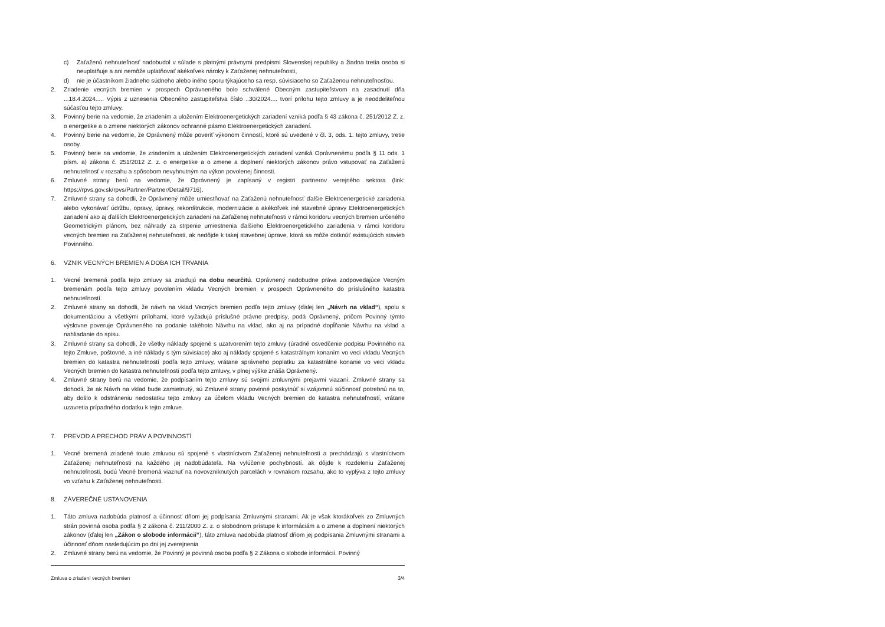c) Zaťaženú nehnuteľnosť nadobudol v súlade s platnými právnymi predpismi Slovenskej republiky a žiadna tretia osoba si neuplatňuje a ani nemôže uplatňovať akékoľvek nároky k Zaťaženej nehnuteľnosti,
d) nie je účastníkom žiadneho súdneho alebo iného sporu týkajúceho sa resp. súvisiaceho so Zaťaženou nehnuteľnosťou.
2. Zriadenie vecných bremien v prospech Oprávneného bolo schválené Obecným zastupiteľstvom na zasadnutí dňa ...18.4.2024..... Výpis z uznesenia Obecného zastupiteľstva číslo ..30/2024.... tvorí prílohu tejto zmluvy a je neoddeliteľnou súčasťou tejto zmluvy.
3. Povinný berie na vedomie, že zriadením a uložením Elektroenergetických zariadení vzniká podľa § 43 zákona č. 251/2012 Z. z. o energetike a o zmene niektorých zákonov ochranné pásmo Elektroenergetických zariadení.
4. Povinný berie na vedomie, že Oprávnený môže poveriť výkonom činností, ktoré sú uvedené v čl. 3, ods. 1. tejto zmluvy, tretie osoby.
5. Povinný berie na vedomie, že zriadením a uložením Elektroenergetických zariadení vzniká Oprávnenému podľa § 11 ods. 1 písm. a) zákona č. 251/2012 Z. z. o energetike a o zmene a doplnení niektorých zákonov právo vstupovať na Zaťaženú nehnuteľnosť v rozsahu a spôsobom nevyhnutným na výkon povolenej činnosti.
6. Zmluvné strany berú na vedomie, že Oprávnený je zapísaný v registri partnerov verejného sektora (link: https://rpvs.gov.sk/rpvs/Partner/Partner/Detail/9716).
7. Zmluvné strany sa dohodli, že Oprávnený môže umiestňovať na Zaťaženú nehnuteľnosť ďalšie Elektroenergetické zariadenia alebo vykonávať údržbu, opravy, úpravy, rekonštrukcie, modernizácie a akékoľvek iné stavebné úpravy Elektroenergetických zariadení ako aj ďalších Elektroenergetických zariadení na Zaťaženej nehnuteľnosti v rámci koridoru vecných bremien určeného Geometrickým plánom, bez náhrady za strpenie umiestnenia ďalšieho Elektroenergetického zariadenia v rámci koridoru vecných bremien na Zaťaženej nehnuteľnosti, ak nedôjde k takej stavebnej úprave, ktorá sa môže dotknúť existujúcich stavieb Povinného.
6. VZNIK VECNÝCH BREMIEN A DOBA ICH TRVANIA
1. Vecné bremená podľa tejto zmluvy sa zriaďujú na dobu neurčitú. Oprávnený nadobudne práva zodpovedajúce Vecným bremenám podľa tejto zmluvy povolením vkladu Vecných bremien v prospech Oprávneného do príslušného katastra nehnuteľností.
2. Zmluvné strany sa dohodli, že návrh na vklad Vecných bremien podľa tejto zmluvy (ďalej len „Návrh na vklad“), spolu s dokumentáciou a všetkými prílohami, ktoré vyžadujú príslušné právne predpisy, podá Oprávnený, pričom Povinný týmto výslovne poveruje Oprávneného na podanie takéhoto Návrhu na vklad, ako aj na prípadné dopĺňanie Návrhu na vklad a nahliadanie do spisu.
3. Zmluvné strany sa dohodli, že všetky náklady spojené s uzatvorením tejto zmluvy (úradné osvedčenie podpisu Povinného na tejto Zmluve, poštovné, a iné náklady s tým súvisiace) ako aj náklady spojené s katastrálnym konaním vo veci vkladu Vecných bremien do katastra nehnuteľností podľa tejto zmluvy, vrátane správneho poplatku za katastrálne konanie vo veci vkladu Vecných bremien do katastra nehnuteľností podľa tejto zmluvy, v plnej výške znáša Oprávnený.
4. Zmluvné strany berú na vedomie, že podpísaním tejto zmluvy sú svojimi zmluvnými prejavmi viazaní. Zmluvné strany sa dohodli, že ak Návrh na vklad bude zamietnutý, sú Zmluvné strany povinné poskytnúť si vzájomnú súčinnosť potrebnú na to, aby došlo k odstráneniu nedostatku tejto zmluvy za účelom vkladu Vecných bremien do katastra nehnuteľností, vrátane uzavretia prípadného dodatku k tejto zmluve.
7. PREVOD A PRECHOD PRÁV A POVINNOSTÍ
1. Vecné bremená zriadené touto zmluvou sú spojené s vlastníctvom Zaťaženej nehnuteľnosti a prechádzajú s vlastníctvom Zaťaženej nehnuteľnosti na každého jej nadobúdateľa. Na vylúčenie pochybností, ak dôjde k rozdeleniu Zaťaženej nehnuteľnosti, budú Vecné bremená viaznuť na novovzniknutých parcelách v rovnakom rozsahu, ako to vyplýva z tejto zmluvy vo vzťahu k Zaťaženej nehnuteľnosti.
8. ZÁVEREČNÉ USTANOVENIA
1. Táto zmluva nadobúda platnosť a účinnosť dňom jej podpísania Zmluvnými stranami. Ak je však ktorákoľvek zo Zmluvných strán povinná osoba podľa § 2 zákona č. 211/2000 Z. z. o slobodnom prístupe k informáciám a o zmene a doplnení niektorých zákonov (ďalej len „Zákon o slobode informácií“), táto zmluva nadobúda platnosť dňom jej podpísania Zmluvnými stranami a účinnosť dňom nasledujúcim po dni jej zverejnenia
2. Zmluvné strany berú na vedomie, že Povinný je povinná osoba podľa § 2 Zákona o slobode informácií. Povinný
Zmluva o zriadení vecných bremien 3/4